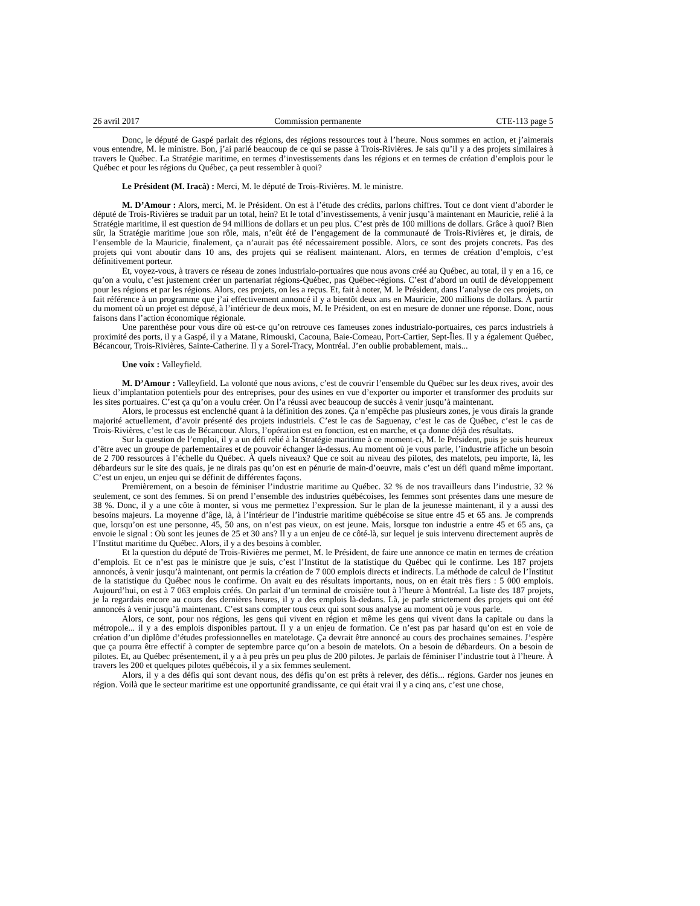26 avril 2017 Commission permanente CTE-113 page 5
Donc, le député de Gaspé parlait des régions, des régions ressources tout à l’heure. Nous sommes en action, et j’aimerais vous entendre, M. le ministre. Bon, j’ai parlé beaucoup de ce qui se passe à Trois-Rivières. Je sais qu’il y a des projets similaires à travers le Québec. La Stratégie maritime, en termes d’investissements dans les régions et en termes de création d’emplois pour le Québec et pour les régions du Québec, ça peut ressembler à quoi?
Le Président (M. Iracà) : Merci, M. le député de Trois-Rivières. M. le ministre.
M. D’Amour : Alors, merci, M. le Président. On est à l’étude des crédits, parlons chiffres. Tout ce dont vient d’aborder le député de Trois-Rivières se traduit par un total, hein? Et le total d’investissements, à venir jusqu’à maintenant en Mauricie, relié à la Stratégie maritime, il est question de 94 millions de dollars et un peu plus. C’est près de 100 millions de dollars. Grâce à quoi? Bien sûr, la Stratégie maritime joue son rôle, mais, n’eût été de l’engagement de la communauté de Trois-Rivières et, je dirais, de l’ensemble de la Mauricie, finalement, ça n’aurait pas été nécessairement possible. Alors, ce sont des projets concrets. Pas des projets qui vont aboutir dans 10 ans, des projets qui se réalisent maintenant. Alors, en termes de création d’emplois, c’est définitivement porteur.
Et, voyez-vous, à travers ce réseau de zones industrialo-portuaires que nous avons créé au Québec, au total, il y en a 16, ce qu’on a voulu, c’est justement créer un partenariat régions-Québec, pas Québec-régions. C’est d’abord un outil de développement pour les régions et par les régions. Alors, ces projets, on les a reçus. Et, fait à noter, M. le Président, dans l’analyse de ces projets, on fait référence à un programme que j’ai effectivement annoncé il y a bientôt deux ans en Mauricie, 200 millions de dollars. À partir du moment où un projet est déposé, à l’intérieur de deux mois, M. le Président, on est en mesure de donner une réponse. Donc, nous faisons dans l’action économique régionale.
Une parenthèse pour vous dire où est-ce qu’on retrouve ces fameuses zones industrialo-portuaires, ces parcs industriels à proximité des ports, il y a Gaspé, il y a Matane, Rimouski, Cacouna, Baie-Comeau, Port-Cartier, Sept-Îles. Il y a également Québec, Bécancour, Trois-Rivières, Sainte-Catherine. Il y a Sorel-Tracy, Montréal. J’en oublie probablement, mais...
Une voix : Valleyfield.
M. D’Amour : Valleyfield. La volonté que nous avions, c’est de couvrir l’ensemble du Québec sur les deux rives, avoir des lieux d’implantation potentiels pour des entreprises, pour des usines en vue d’exporter ou importer et transformer des produits sur les sites portuaires. C’est ça qu’on a voulu créer. On l’a réussi avec beaucoup de succès à venir jusqu’à maintenant.
Alors, le processus est enclenché quant à la définition des zones. Ça n’empêche pas plusieurs zones, je vous dirais la grande majorité actuellement, d’avoir présenté des projets industriels. C’est le cas de Saguenay, c’est le cas de Québec, c’est le cas de Trois-Rivières, c’est le cas de Bécancour. Alors, l’opération est en fonction, est en marche, et ça donne déjà des résultats.
Sur la question de l’emploi, il y a un défi relié à la Stratégie maritime à ce moment-ci, M. le Président, puis je suis heureux d’être avec un groupe de parlementaires et de pouvoir échanger là-dessus. Au moment où je vous parle, l’industrie affiche un besoin de 2 700 ressources à l’échelle du Québec. À quels niveaux? Que ce soit au niveau des pilotes, des matelots, peu importe, là, les débardeurs sur le site des quais, je ne dirais pas qu’on est en pénurie de main-d’oeuvre, mais c’est un défi quand même important. C’est un enjeu, un enjeu qui se définit de différentes façons.
Premièrement, on a besoin de féminiser l’industrie maritime au Québec. 32 % de nos travailleurs dans l’industrie, 32 % seulement, ce sont des femmes. Si on prend l’ensemble des industries québécoises, les femmes sont présentes dans une mesure de 38 %. Donc, il y a une côte à monter, si vous me permettez l’expression. Sur le plan de la jeunesse maintenant, il y a aussi des besoins majeurs. La moyenne d’âge, là, à l’intérieur de l’industrie maritime québécoise se situe entre 45 et 65 ans. Je comprends que, lorsqu’on est une personne, 45, 50 ans, on n’est pas vieux, on est jeune. Mais, lorsque ton industrie a entre 45 et 65 ans, ça envoie le signal : Où sont les jeunes de 25 et 30 ans? Il y a un enjeu de ce côté-là, sur lequel je suis intervenu directement auprès de l’Institut maritime du Québec. Alors, il y a des besoins à combler.
Et la question du député de Trois-Rivières me permet, M. le Président, de faire une annonce ce matin en termes de création d’emplois. Et ce n’est pas le ministre que je suis, c’est l’Institut de la statistique du Québec qui le confirme. Les 187 projets annoncés, à venir jusqu’à maintenant, ont permis la création de 7 000 emplois directs et indirects. La méthode de calcul de l’Institut de la statistique du Québec nous le confirme. On avait eu des résultats importants, nous, on en était très fiers : 5 000 emplois. Aujourd’hui, on est à 7 063 emplois créés. On parlait d’un terminal de croisière tout à l’heure à Montréal. La liste des 187 projets, je la regardais encore au cours des dernières heures, il y a des emplois là-dedans. Là, je parle strictement des projets qui ont été annoncés à venir jusqu’à maintenant. C’est sans compter tous ceux qui sont sous analyse au moment où je vous parle.
Alors, ce sont, pour nos régions, les gens qui vivent en région et même les gens qui vivent dans la capitale ou dans la métropole... il y a des emplois disponibles partout. Il y a un enjeu de formation. Ce n’est pas par hasard qu’on est en voie de création d’un diplôme d’études professionnelles en matelotage. Ça devrait être annoncé au cours des prochaines semaines. J’espère que ça pourra être effectif à compter de septembre parce qu’on a besoin de matelots. On a besoin de débardeurs. On a besoin de pilotes. Et, au Québec présentement, il y a à peu près un peu plus de 200 pilotes. Je parlais de féminiser l’industrie tout à l’heure. À travers les 200 et quelques pilotes québécois, il y a six femmes seulement.
Alors, il y a des défis qui sont devant nous, des défis qu’on est prêts à relever, des défis... régions. Garder nos jeunes en région. Voilà que le secteur maritime est une opportunité grandissante, ce qui était vrai il y a cinq ans, c’est une chose,